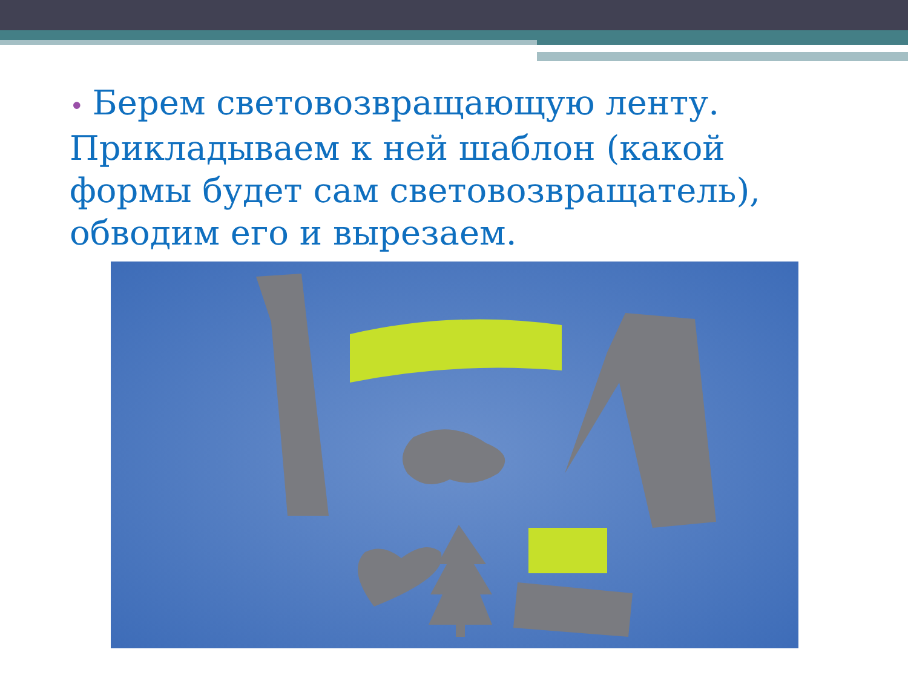• Берем световозвращающую ленту. Прикладываем к ней шаблон (какой формы будет сам световозвращатель), обводим его и вырезаем.